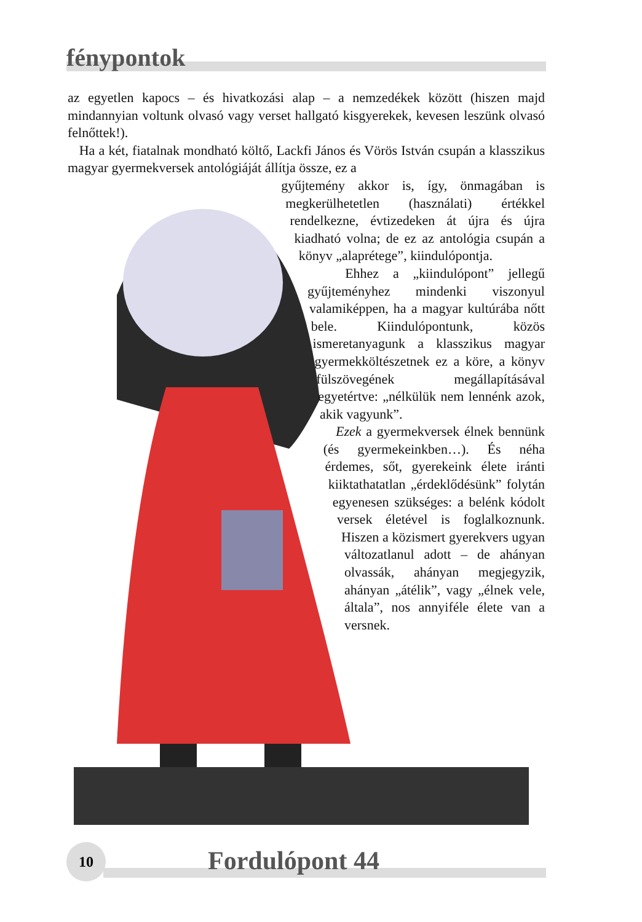fénypontok
az egyetlen kapocs – és hivatkozási alap – a nemzedékek között (hiszen majd mindannyian voltunk olvasó vagy verset hallgató kisgyerekek, kevesen leszünk olvasó felnőttek!).
Ha a két, fiatalnak mondható költő, Lackfi János és Vörös István csupán a klasszikus magyar gyermekversek antológiáját állítja össze, ez a
gyűjtemény akkor is, így, önmagában is megkerülhetetlen (használati) értékkel rendelkezne, évtizedeken át újra és újra kiadható volna; de ez az antológia csupán a könyv „alaprétege”, kiindulópontja.
Ehhez a „kiindulópont” jellegű gyűjteményhez mindenki viszonyul valamiképpen, ha a magyar kultúrába nőtt bele. Kiindulópontunk, közös ismeretanyagunk a klasszikus magyar gyermekköltészetnek ez a köre, a könyv fülszövegének megállapításával egyetértve: „nélkülük nem lennénk azok, akik vagyunk”.
Ezek a gyermekversek élnek bennünk (és gyermekeinkben…). És néha érdemes, sőt, gyerekeink élete iránti kiiktathatatlan „érdeklődésünk” folytán egyenesen szükséges: a belénk kódolt versek életével is foglalkoznunk. Hiszen a közismert gyerekvers ugyan változatlanul adott – de ahányan olvassák, ahányan megjegyzik, ahányan „átélik”, vagy „élnek vele, általa”, nos annyiféle élete van a versnek.
10 Fordulópont 44